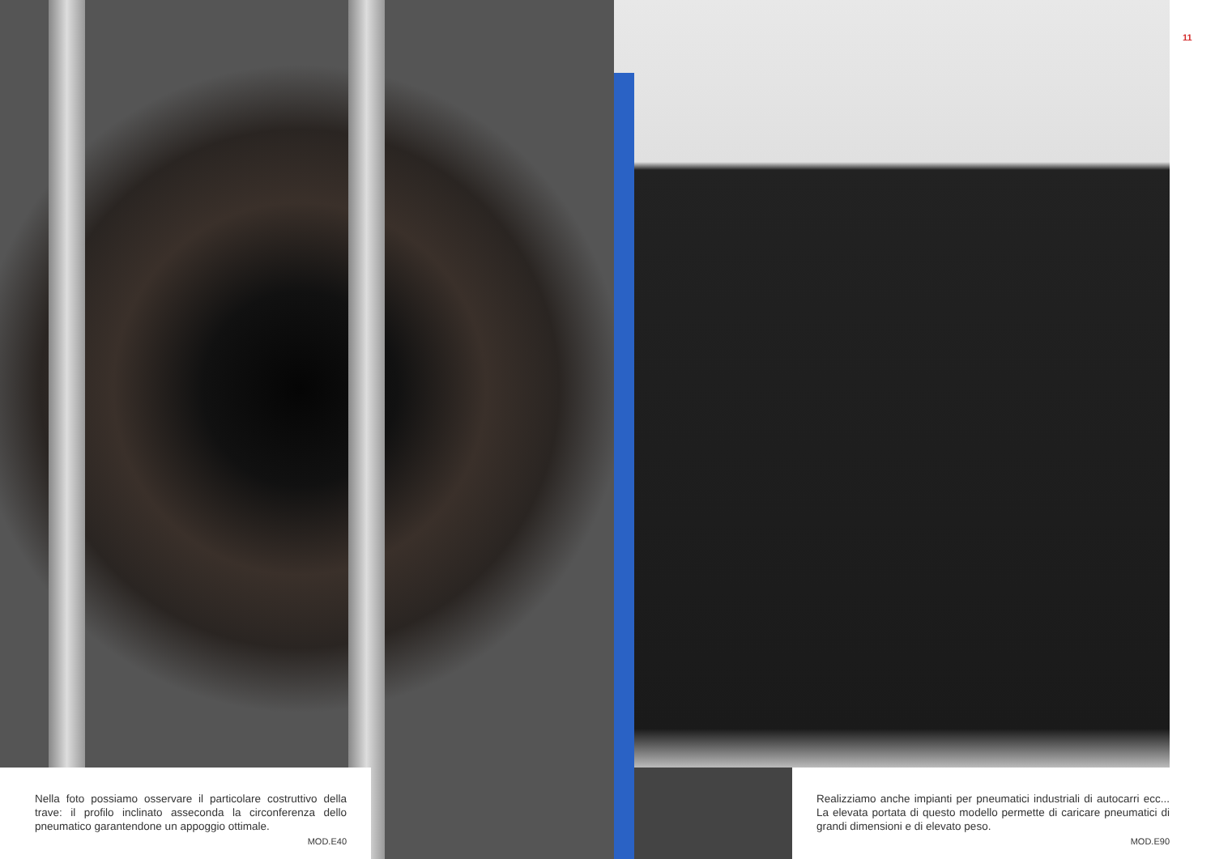11
Nella foto possiamo osservare il particolare costruttivo della trave: il profilo inclinato asseconda la circonferenza dello pneumatico garantendone un appoggio ottimale.
MOD.E40
Realizziamo anche impianti per pneumatici industriali di autocarri ecc... La elevata portata di questo modello permette di caricare pneumatici di grandi dimensioni e di elevato peso.
MOD.E90